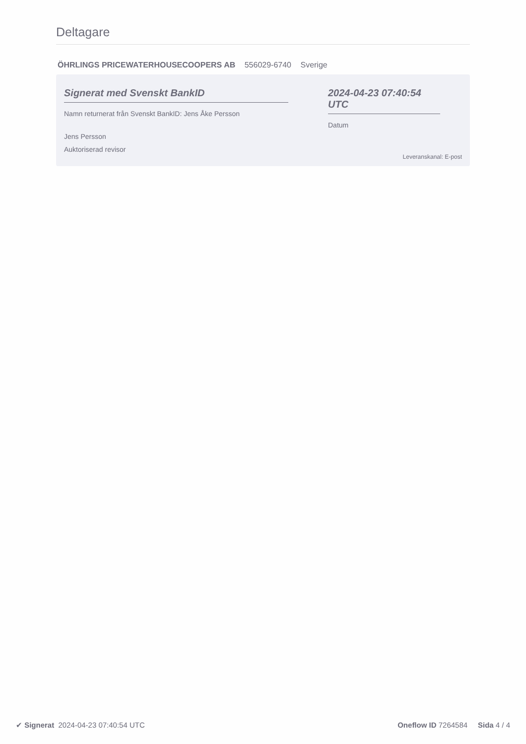Deltagare
ÖHRLINGS PRICEWATERHOUSECOOPERS AB 556029-6740 Sverige
Signerat med Svenskt BankID
Namn returnerat från Svenskt BankID: Jens Åke Persson
Jens Persson
Auktoriserad revisor
2024-04-23 07:40:54 UTC
Datum
Leveranskanal: E-post
✔ Signerat 2024-04-23 07:40:54 UTC
Oneflow ID 7264584 Sida 4 / 4